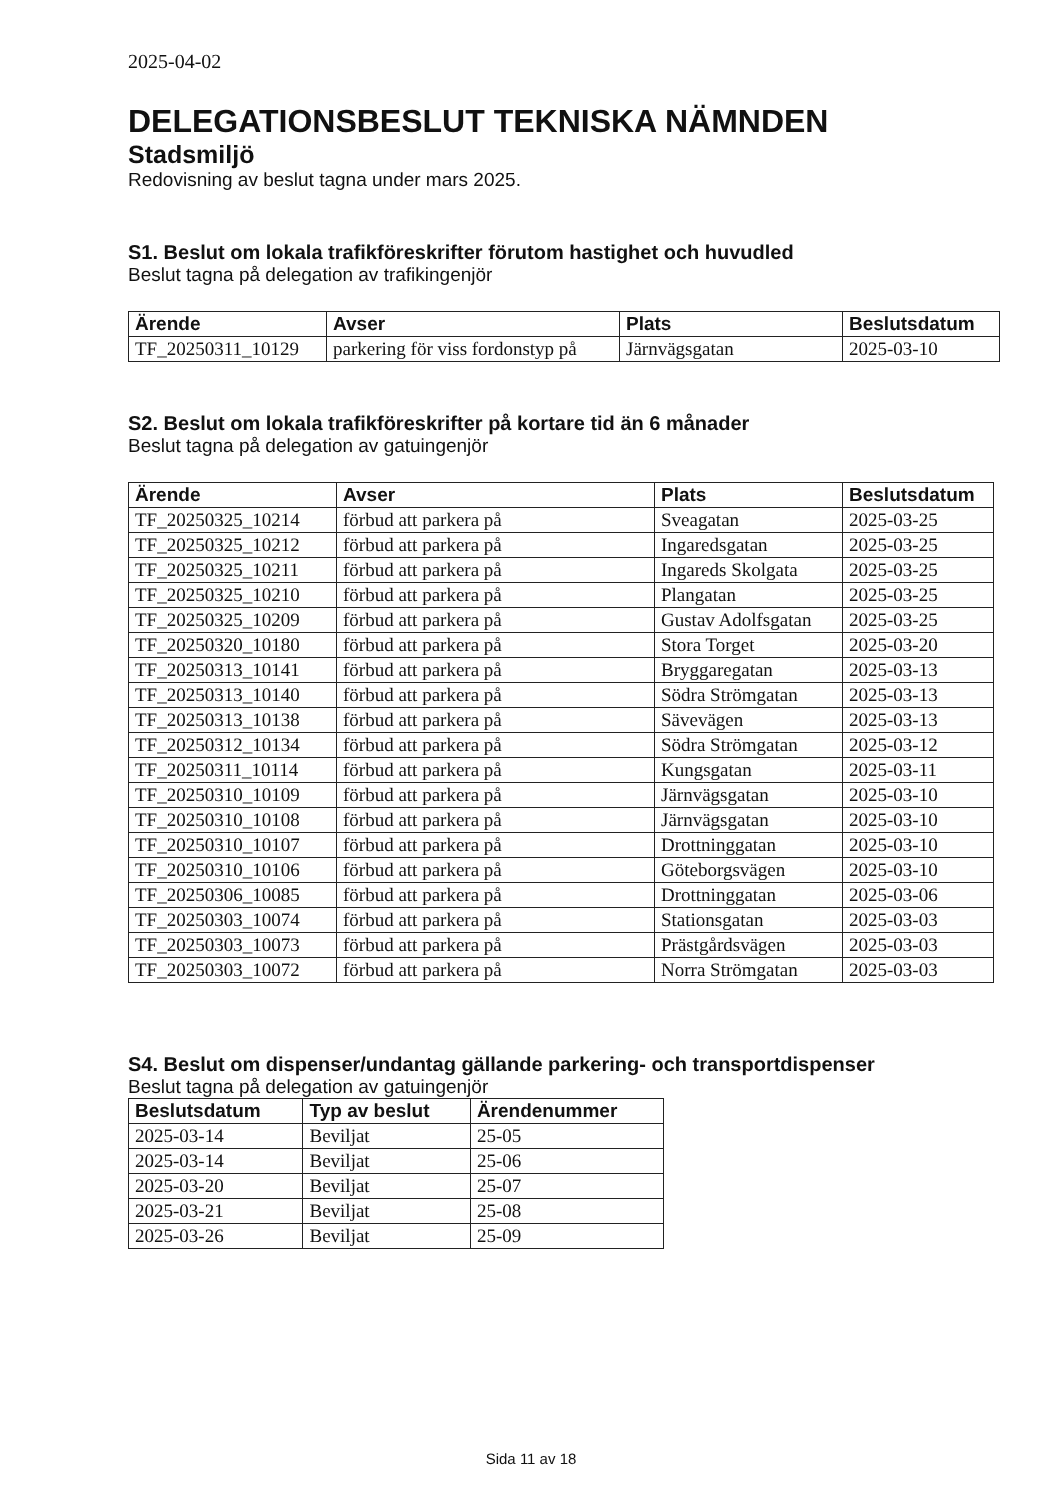2025-04-02
DELEGATIONSBESLUT TEKNISKA NÄMNDEN
Stadsmiljö
Redovisning av beslut tagna under mars 2025.
S1. Beslut om lokala trafikföreskrifter förutom hastighet och huvudled
Beslut tagna på delegation av trafikingenjör
| Ärende | Avser | Plats | Beslutsdatum |
| --- | --- | --- | --- |
| TF_20250311_10129 | parkering för viss fordonstyp på | Järnvägsgatan | 2025-03-10 |
S2. Beslut om lokala trafikföreskrifter på kortare tid än 6 månader
Beslut tagna på delegation av gatuingenjör
| Ärende | Avser | Plats | Beslutsdatum |
| --- | --- | --- | --- |
| TF_20250325_10214 | förbud att parkera på | Sveagatan | 2025-03-25 |
| TF_20250325_10212 | förbud att parkera på | Ingaredsgatan | 2025-03-25 |
| TF_20250325_10211 | förbud att parkera på | Ingareds Skolgata | 2025-03-25 |
| TF_20250325_10210 | förbud att parkera på | Plangatan | 2025-03-25 |
| TF_20250325_10209 | förbud att parkera på | Gustav Adolfsgatan | 2025-03-25 |
| TF_20250320_10180 | förbud att parkera på | Stora Torget | 2025-03-20 |
| TF_20250313_10141 | förbud att parkera på | Bryggaregatan | 2025-03-13 |
| TF_20250313_10140 | förbud att parkera på | Södra Strömgatan | 2025-03-13 |
| TF_20250313_10138 | förbud att parkera på | Sävevägen | 2025-03-13 |
| TF_20250312_10134 | förbud att parkera på | Södra Strömgatan | 2025-03-12 |
| TF_20250311_10114 | förbud att parkera på | Kungsgatan | 2025-03-11 |
| TF_20250310_10109 | förbud att parkera på | Järnvägsgatan | 2025-03-10 |
| TF_20250310_10108 | förbud att parkera på | Järnvägsgatan | 2025-03-10 |
| TF_20250310_10107 | förbud att parkera på | Drottninggatan | 2025-03-10 |
| TF_20250310_10106 | förbud att parkera på | Göteborgsvägen | 2025-03-10 |
| TF_20250306_10085 | förbud att parkera på | Drottninggatan | 2025-03-06 |
| TF_20250303_10074 | förbud att parkera på | Stationsgatan | 2025-03-03 |
| TF_20250303_10073 | förbud att parkera på | Prästgårdsvägen | 2025-03-03 |
| TF_20250303_10072 | förbud att parkera på | Norra Strömgatan | 2025-03-03 |
S4. Beslut om dispenser/undantag gällande parkering- och transportdispenser
Beslut tagna på delegation av gatuingenjör
| Beslutsdatum | Typ av beslut | Ärendenummer |
| --- | --- | --- |
| 2025-03-14 | Beviljat | 25-05 |
| 2025-03-14 | Beviljat | 25-06 |
| 2025-03-20 | Beviljat | 25-07 |
| 2025-03-21 | Beviljat | 25-08 |
| 2025-03-26 | Beviljat | 25-09 |
Sida 11 av 18